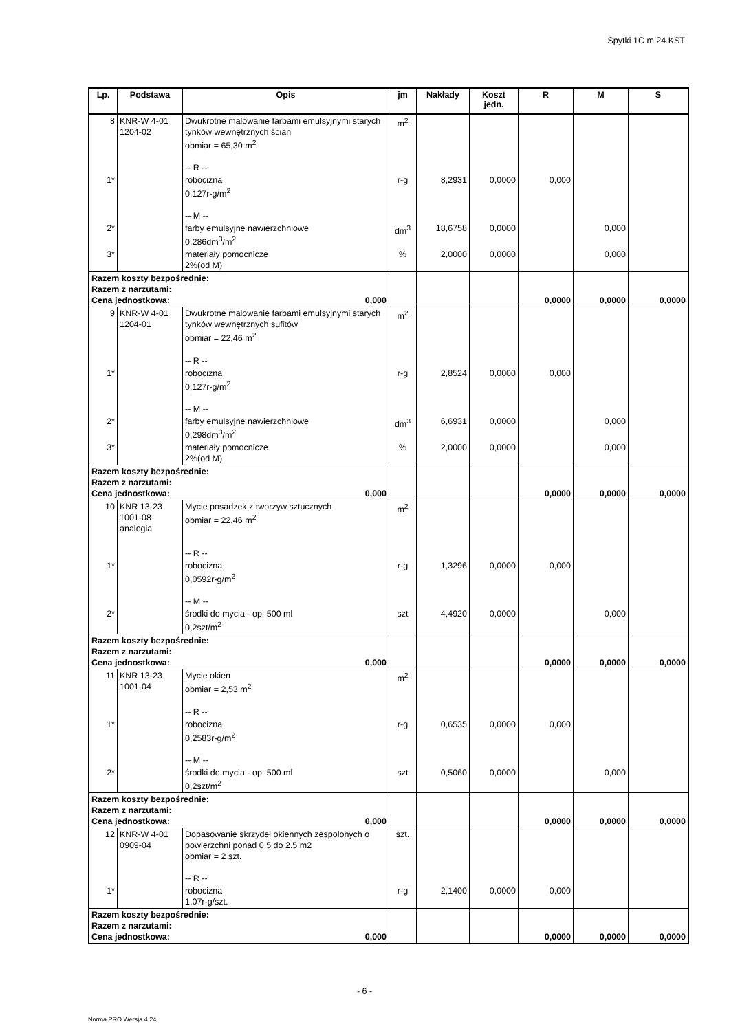Spytki 1C m 24.KST
| Lp. | Podstawa | Opis | jm | Nakłady | Koszt jedn. | R | M | S |
| --- | --- | --- | --- | --- | --- | --- | --- | --- |
| 8 | KNR-W 4-01 1204-02 | Dwukrotne malowanie farbami emulsyjnymi starych tynków wewnętrznych ścian obmiar = 65,30 m<sup>2</sup> -- R -- | m<sup>2</sup> | | | | | |
| 1* | | robocizna 0,127r-g/m<sup>2</sup> -- M -- | r-g | 8,2931 | 0,0000 | 0,000 | | |
| 2* | | farby emulsyjne nawierzchniowe 0,286dm<sup>3</sup>/m<sup>2</sup> | dm<sup>3</sup> | 18,6758 | 0,0000 | | 0,000 | |
| 3* | | materiały pomocnicze 2%(od M) | % | 2,0000 | 0,0000 | | 0,000 | |
| Razem koszty bezpośrednie: Razem z narzutami: Cena jednostkowa: 0,000 | | | | | | 0,0000 | 0,0000 | 0,0000 |
| 9 | KNR-W 4-01 1204-01 | Dwukrotne malowanie farbami emulsyjnymi starych tynków wewnętrznych sufitów obmiar = 22,46 m<sup>2</sup> -- R -- | m<sup>2</sup> | | | | | |
| 1* | | robocizna 0,127r-g/m<sup>2</sup> -- M -- | r-g | 2,8524 | 0,0000 | 0,000 | | |
| 2* | | farby emulsyjne nawierzchniowe 0,298dm<sup>3</sup>/m<sup>2</sup> | dm<sup>3</sup> | 6,6931 | 0,0000 | | 0,000 | |
| 3* | | materiały pomocnicze 2%(od M) | % | 2,0000 | 0,0000 | | 0,000 | |
| Razem koszty bezpośrednie: Razem z narzutami: Cena jednostkowa: 0,000 | | | | | | 0,0000 | 0,0000 | 0,0000 |
| 10 | KNR 13-23 1001-08 analogia | Mycie posadzek z tworzyw sztucznych obmiar = 22,46 m<sup>2</sup> -- R -- | m<sup>2</sup> | | | | | |
| 1* | | robocizna 0,0592r-g/m<sup>2</sup> -- M -- | r-g | 1,3296 | 0,0000 | 0,000 | | |
| 2* | | środki do mycia - op. 500 ml 0,2szt/m<sup>2</sup> | szt | 4,4920 | 0,0000 | | 0,000 | |
| Razem koszty bezpośrednie: Razem z narzutami: Cena jednostkowa: 0,000 | | | | | | 0,0000 | 0,0000 | 0,0000 |
| 11 | KNR 13-23 1001-04 | Mycie okien obmiar = 2,53 m<sup>2</sup> -- R -- | m<sup>2</sup> | | | | | |
| 1* | | robocizna 0,2583r-g/m<sup>2</sup> -- M -- | r-g | 0,6535 | 0,0000 | 0,000 | | |
| 2* | | środki do mycia - op. 500 ml 0,2szt/m<sup>2</sup> | szt | 0,5060 | 0,0000 | | 0,000 | |
| Razem koszty bezpośrednie: Razem z narzutami: Cena jednostkowa: 0,000 | | | | | | 0,0000 | 0,0000 | 0,0000 |
| 12 | KNR-W 4-01 0909-04 | Dopasowanie skrzydeł okiennych zespolonych o powierzchni ponad 0.5 do 2.5 m2 obmiar = 2 szt. -- R -- | szt. | | | | | |
| 1* | | robocizna 1,07r-g/szt. | r-g | 2,1400 | 0,0000 | 0,000 | | |
| Razem koszty bezpośrednie: Razem z narzutami: Cena jednostkowa: 0,000 | | | | | | 0,0000 | 0,0000 | 0,0000 |
- 6 -
Norma PRO Wersja 4.24